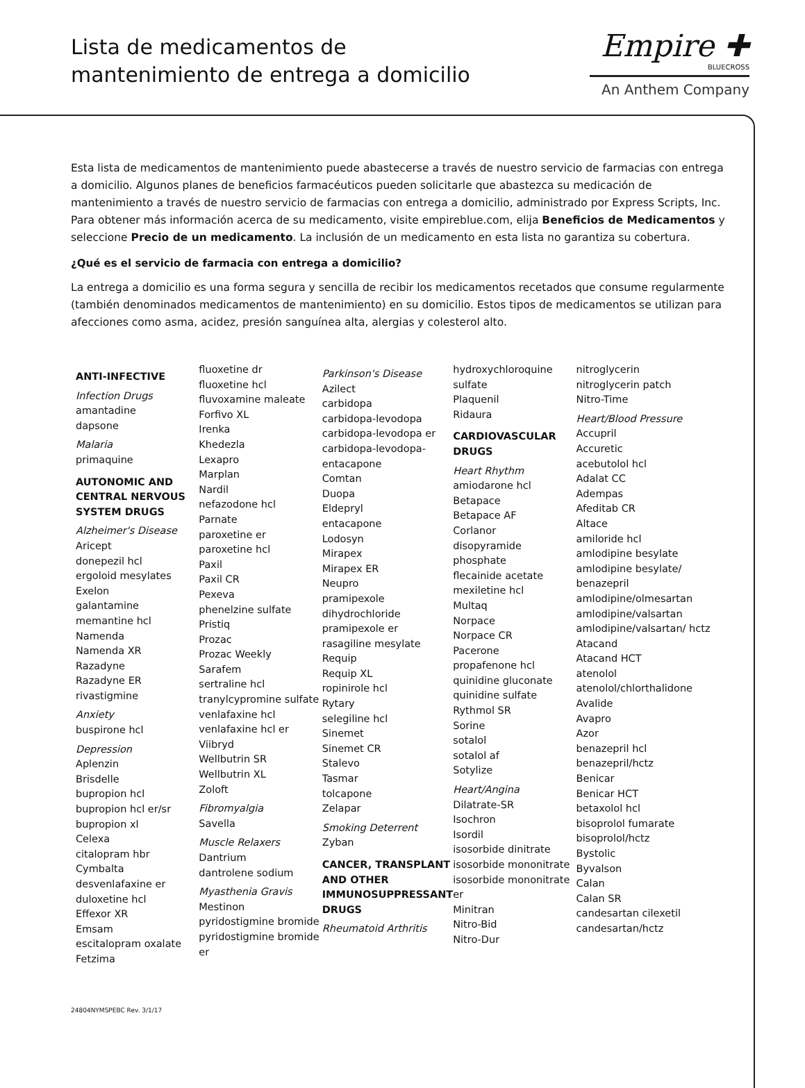Lista de medicamentos de
mantenimiento de entrega a domicilio
Empire ✚
BLUECROSS
An Anthem Company
Esta lista de medicamentos de mantenimiento puede abastecerse a través de nuestro servicio de farmacias con entrega a domicilio. Algunos planes de beneficios farmacéuticos pueden solicitarle que abastezca su medicación de mantenimiento a través de nuestro servicio de farmacias con entrega a domicilio, administrado por Express Scripts, Inc. Para obtener más información acerca de su medicamento, visite empireblue.com, elija Beneficios de Medicamentos y seleccione Precio de un medicamento. La inclusión de un medicamento en esta lista no garantiza su cobertura.
¿Qué es el servicio de farmacia con entrega a domicilio?
La entrega a domicilio es una forma segura y sencilla de recibir los medicamentos recetados que consume regularmente (también denominados medicamentos de mantenimiento) en su domicilio. Estos tipos de medicamentos se utilizan para afecciones como asma, acidez, presión sanguínea alta, alergias y colesterol alto.
ANTI-INFECTIVE
Infection Drugs
amantadine
dapsone
Malaria
primaquine
AUTONOMIC AND CENTRAL NERVOUS SYSTEM DRUGS
Alzheimer's Disease
Aricept
donepezil hcl
ergoloid mesylates
Exelon
galantamine
memantine hcl
Namenda
Namenda XR
Razadyne
Razadyne ER
rivastigmine
Anxiety
buspirone hcl
Depression
Aplenzin
Brisdelle
bupropion hcl
bupropion hcl er/sr
bupropion xl
Celexa
citalopram hbr
Cymbalta
desvenlafaxine er
duloxetine hcl
Effexor XR
Emsam
escitalopram oxalate
Fetzima
fluoxetine dr
fluoxetine hcl
fluvoxamine maleate
Forfivo XL
Irenka
Khedezla
Lexapro
Marplan
Nardil
nefazodone hcl
Parnate
paroxetine er
paroxetine hcl
Paxil
Paxil CR
Pexeva
phenelzine sulfate
Pristiq
Prozac
Prozac Weekly
Sarafem
sertraline hcl
tranylcypromine sulfate
venlafaxine hcl
venlafaxine hcl er
Viibryd
Wellbutrin SR
Wellbutrin XL
Zoloft
Fibromyalgia
Savella
Muscle Relaxers
Dantrium
dantrolene sodium
Myasthenia Gravis
Mestinon
pyridostigmine bromide
pyridostigmine bromide er
Parkinson's Disease
Azilect
carbidopa
carbidopa-levodopa
carbidopa-levodopa er
carbidopa-levodopa-entacapone
Comtan
Duopa
Eldepryl
entacapone
Lodosyn
Mirapex
Mirapex ER
Neupro
pramipexole dihydrochloride
pramipexole er
rasagiline mesylate
Requip
Requip XL
ropinirole hcl
Rytary
selegiline hcl
Sinemet
Sinemet CR
Stalevo
Tasmar
tolcapone
Zelapar
Smoking Deterrent
Zyban
CANCER, TRANSPLANT AND OTHER IMMUNOSUPPRESSANT DRUGS
Rheumatoid Arthritis
hydroxychloroquine sulfate
Plaquenil
Ridaura
CARDIOVASCULAR DRUGS
Heart Rhythm
amiodarone hcl
Betapace
Betapace AF
Corlanor
disopyramide phosphate
flecainide acetate
mexiletine hcl
Multaq
Norpace
Norpace CR
Pacerone
propafenone hcl
quinidine gluconate
quinidine sulfate
Rythmol SR
Sorine
sotalol
sotalol af
Sotylize
Heart/Angina
Dilatrate-SR
Isochron
Isordil
isosorbide dinitrate
isosorbide mononitrate
isosorbide mononitrate er
Minitran
Nitro-Bid
Nitro-Dur
nitroglycerin
nitroglycerin patch
Nitro-Time
Heart/Blood Pressure
Accupril
Accuretic
acebutolol hcl
Adalat CC
Adempas
Afeditab CR
Altace
amiloride hcl
amlodipine besylate
amlodipine besylate/ benazepril
amlodipine/olmesartan
amlodipine/valsartan
amlodipine/valsartan/ hctz
Atacand
Atacand HCT
atenolol
atenolol/chlorthalidone
Avalide
Avapro
Azor
benazepril hcl
benazepril/hctz
Benicar
Benicar HCT
betaxolol hcl
bisoprolol fumarate
bisoprolol/hctz
Bystolic
Byvalson
Calan
Calan SR
candesartan cilexetil
candesartan/hctz
24804NYMSPEBC Rev. 3/1/17